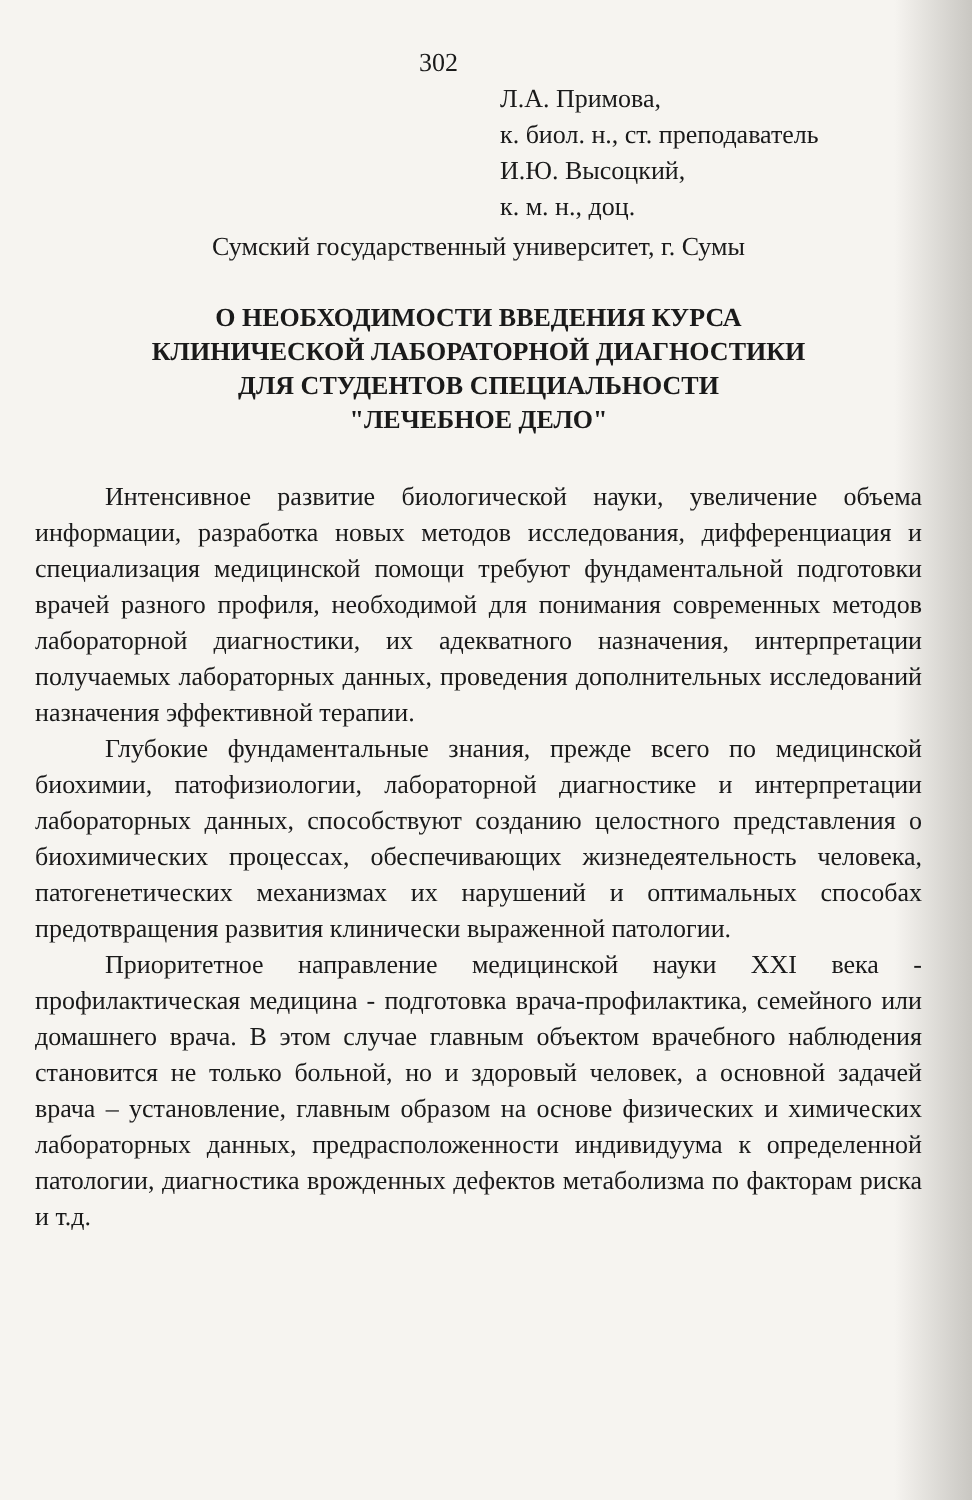302
Л.А. Примова,
к. биол. н., ст. преподаватель
И.Ю. Высоцкий,
к. м. н., доц.
Сумский государственный университет, г. Сумы
О НЕОБХОДИМОСТИ ВВЕДЕНИЯ КУРСА
КЛИНИЧЕСКОЙ ЛАБОРАТОРНОЙ ДИАГНОСТИКИ
ДЛЯ СТУДЕНТОВ СПЕЦИАЛЬНОСТИ
"ЛЕЧЕБНОЕ ДЕЛО"
Интенсивное развитие биологической науки, увеличение объема информации, разработка новых методов исследования, дифференциация и специализация медицинской помощи требуют фундаментальной подготовки врачей разного профиля, необходимой для понимания современных методов лабораторной диагностики, их адекватного назначения, интерпретации получаемых лабораторных данных, проведения дополнительных исследований назначения эффективной терапии.
Глубокие фундаментальные знания, прежде всего по медицинской биохимии, патофизиологии, лабораторной диагностике и интерпретации лабораторных данных, способствуют созданию целостного представления о биохимических процессах, обеспечивающих жизнедеятельность человека, патогенетических механизмах их нарушений и оптимальных способах предотвращения развития клинически выраженной патологии.
Приоритетное направление медицинской науки XXI века - профилактическая медицина - подготовка врача-профилактика, семейного или домашнего врача. В этом случае главным объектом врачебного наблюдения становится не только больной, но и здоровый человек, а основной задачей врача – установление, главным образом на основе физических и химических лабораторных данных, предрасположенности индивидуума к определенной патологии, диагностика врожденных дефектов метаболизма по факторам риска и т.д.